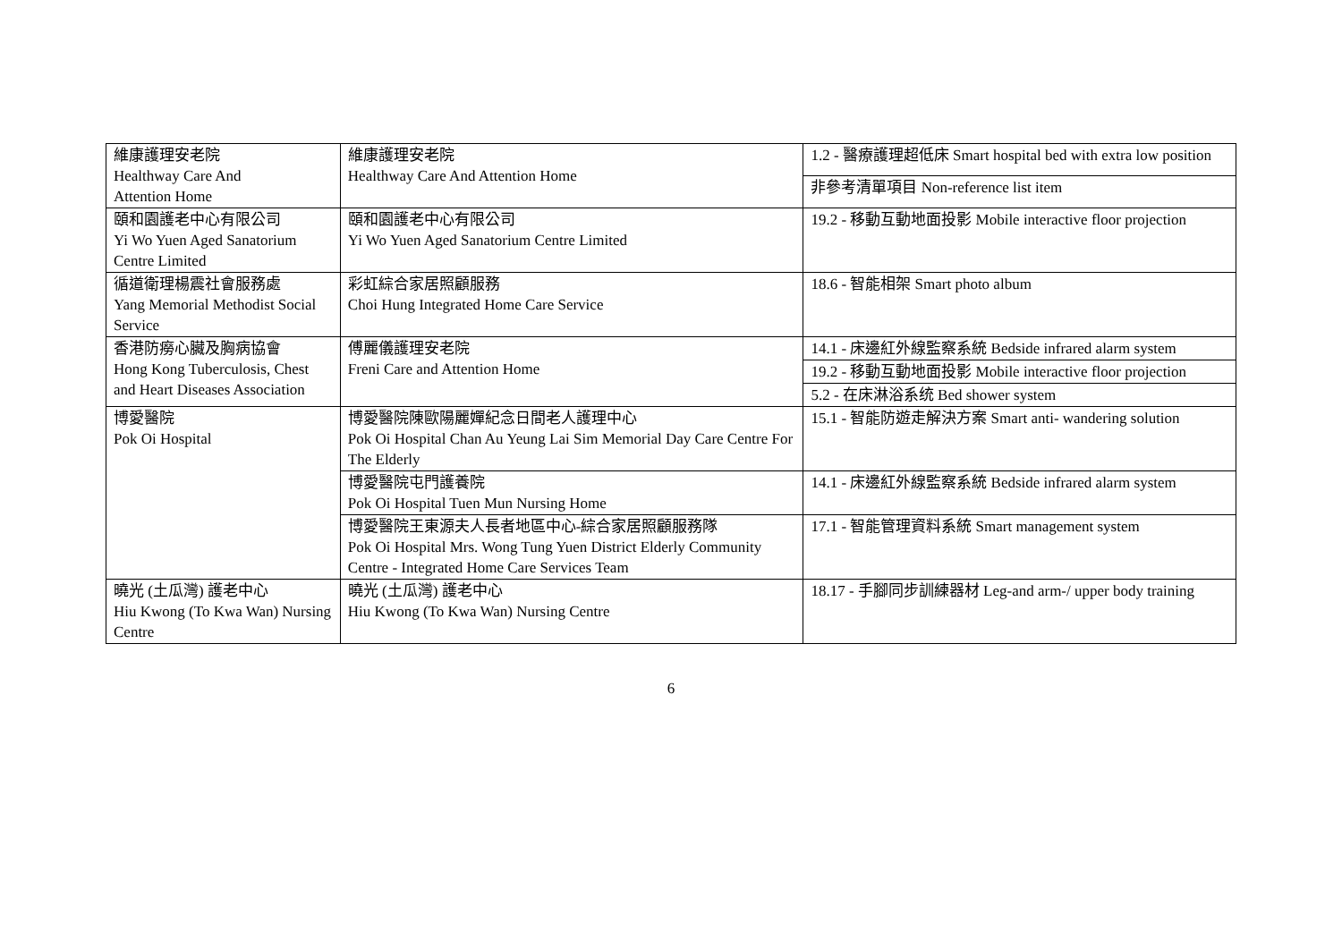| 維康護理安老院 Healthway Care And Attention Home | 維康護理安老院 Healthway Care And Attention Home | 1.2 - 醫療護理超低床 Smart hospital bed with extra low position |
| | | 非參考清單項目 Non-reference list item |
| 頤和園護老中心有限公司 Yi Wo Yuen Aged Sanatorium Centre Limited | 頤和園護老中心有限公司 Yi Wo Yuen Aged Sanatorium Centre Limited | 19.2 - 移動互動地面投影 Mobile interactive floor projection |
| 循道衛理楊震社會服務處 Yang Memorial Methodist Social Service | 彩虹綜合家居照顧服務 Choi Hung Integrated Home Care Service | 18.6 - 智能相架 Smart photo album |
| 香港防癆心臟及胸病協會 Hong Kong Tuberculosis, Chest and Heart Diseases Association | 傅麗儀護理安老院 Freni Care and Attention Home | 14.1 - 床邊紅外線監察系統 Bedside infrared alarm system |
| | | 19.2 - 移動互動地面投影 Mobile interactive floor projection |
| | | 5.2 - 在床淋浴系统 Bed shower system |
| 博愛醫院 Pok Oi Hospital | 博愛醫院陳歐陽麗嬋紀念日間老人護理中心 Pok Oi Hospital Chan Au Yeung Lai Sim Memorial Day Care Centre For The Elderly | 15.1 - 智能防遊走解決方案 Smart anti- wandering solution |
| | 博愛醫院屯門護養院 Pok Oi Hospital Tuen Mun Nursing Home | 14.1 - 床邊紅外線監察系統 Bedside infrared alarm system |
| | 博愛醫院王東源夫人長者地區中心-綜合家居照顧服務隊 Pok Oi Hospital Mrs. Wong Tung Yuen District Elderly Community Centre - Integrated Home Care Services Team | 17.1 - 智能管理資料系統 Smart management system |
| 曉光 (土瓜灣) 護老中心 Hiu Kwong (To Kwa Wan) Nursing Centre | 曉光 (土瓜灣) 護老中心 Hiu Kwong (To Kwa Wan) Nursing Centre | 18.17 - 手腳同步訓練器材 Leg-and arm-/ upper body training |
6